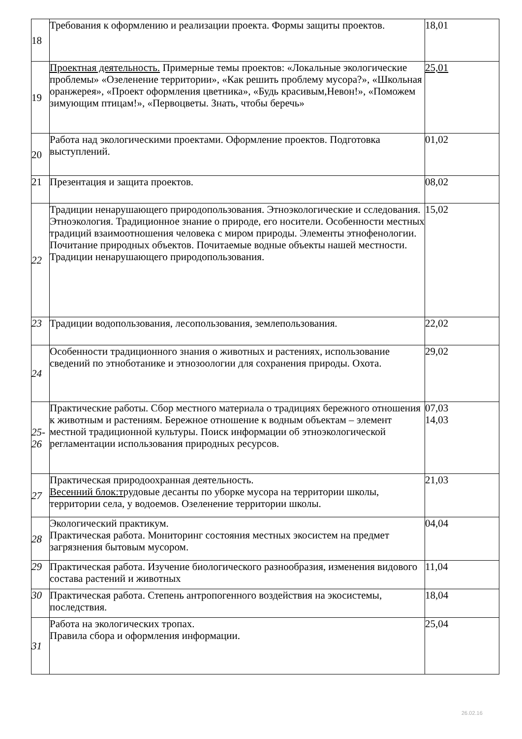| 18 | Требования к оформлению и реализации проекта. Формы защиты проектов. | 18,01 |
| 19 | Проектная деятельность. Примерные темы проектов: «Локальные экологические проблемы» «Озеленение территории», «Как решить проблему мусора?», «Школьная оранжерея», «Проект оформления цветника», «Будь красивым,Невон!», «Поможем зимующим птицам!», «Первоцветы. Знать, чтобы беречь» | 25,01 |
| 20 | Работа над экологическими проектами. Оформление проектов. Подготовка выступлений. | 01,02 |
| 21 | Презентация и защита проектов. | 08,02 |
| 22 | Традиции ненарушающего природопользования. Этноэкологические и сследования. Этноэкология. Традиционное знание о природе, его носители. Особенности местных традиций взаимоотношения человека с миром природы. Элементы этнофенологии. Почитание природных объектов. Почитаемые водные объекты нашей местности. Традиции ненарушающего природопользования. | 15,02 |
| 23 | Традиции водопользования, лесопользования, землепользования. | 22,02 |
| 24 | Особенности традиционного знания о животных и растениях, использование сведений по этноботанике и этнозоологии для сохранения природы. Охота. | 29,02 |
| 25-26 | Практические работы. Сбор местного материала о традициях бережного отношения к животным и растениям. Бережное отношение к водным объектам – элемент местной традиционной культуры. Поиск информации об этноэкологической регламентации использования природных ресурсов. | 07,03 14,03 |
| 27 | Практическая природоохранная деятельность. Весенний блок:т рудовые десанты по уборке мусора на территории школы, территории села, у водоемов. Озеленение территории школы. | 21,03 |
| 28 | Экологический практикум. Практическая работа. Мониторинг состояния местных экосистем на предмет загрязнения бытовым мусором. | 04,04 |
| 29 | Практическая работа. Изучение биологического разнообразия, изменения видового состава растений и животных | 11,04 |
| 30 | Практическая работа. Степень антропогенного воздействия на экосистемы, последствия. | 18,04 |
| 31 | Работа на экологических тропах. Правила сбора и оформления информации. | 25,04 |
26.02.16